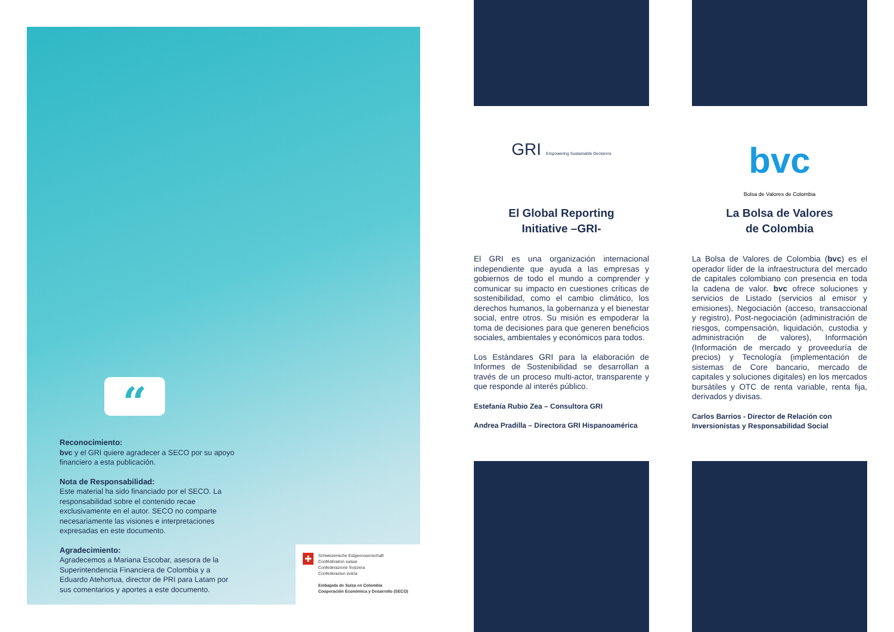“
Reconocimiento:
bvc y el GRI quiere agradecer a SECO por su apoyo financiero a esta publicación.
Nota de Responsabilidad:
Este material ha sido financiado por el SECO. La responsabilidad sobre el contenido recae exclusivamente en el autor. SECO no comparte necesariamente las visiones e interpretaciones expresadas en este documento.
Agradecimiento:
Agradecemos a Mariana Escobar, asesora de la Superintendencia Financiera de Colombia y a Eduardo Atehortua, director de PRI para Latam por sus comentarios y aportes a este documento.
✚
Schweizerische Eidgenossenschaft
Confédération suisse
Confederazione Svizzera
Confederaziun svizra
Embajada de Suiza en Colombia
Cooperación Económica y Desarrollo (SECO)
GRI Empowering Sustainable Decisions
El Global Reporting
Initiative –GRI-
El GRI es una organización internacional independiente que ayuda a las empresas y gobiernos de todo el mundo a comprender y comunicar su impacto en cuestiones críticas de sostenibilidad, como el cambio climático, los derechos humanos, la gobernanza y el bienestar social, entre otros. Su misión es empoderar la toma de decisiones para que generen beneficios sociales, ambientales y económicos para todos.
Los Estándares GRI para la elaboración de Informes de Sostenibilidad se desarrollan a través de un proceso multi-actor, transparente y que responde al interés público.
Estefanía Rubio Zea – Consultora GRI
Andrea Pradilla – Directora GRI Hispanoamérica
bvc
Bolsa de Valores de Colombia
La Bolsa de Valores
de Colombia
La Bolsa de Valores de Colombia (bvc) es el operador líder de la infraestructura del mercado de capitales colombiano con presencia en toda la cadena de valor. bvc ofrece soluciones y servicios de Listado (servicios al emisor y emisiones), Negociación (acceso, transaccional y registro), Post-negociación (administración de riesgos, compensación, liquidación, custodia y administración de valores), Información (Información de mercado y proveeduría de precios) y Tecnología (implementación de sistemas de Core bancario, mercado de capitales y soluciones digitales) en los mercados bursátiles y OTC de renta variable, renta fija, derivados y divisas.
Carlos Barrios - Director de Relación con Inversionistas y Responsabilidad Social